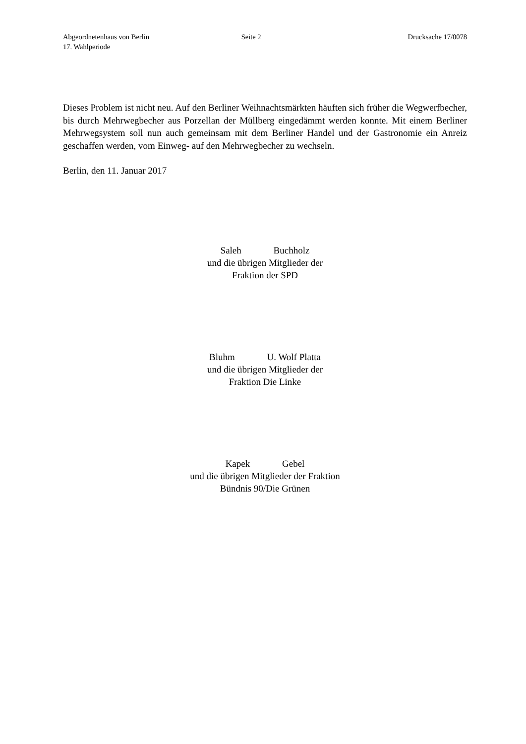Abgeordnetenhaus von Berlin
17. Wahlperiode
Seite 2 Drucksache 17/0078
Dieses Problem ist nicht neu. Auf den Berliner Weihnachtsmärkten häuften sich früher die Wegwerfbecher, bis durch Mehrwegbecher aus Porzellan der Müllberg eingedämmt werden konnte. Mit einem Berliner Mehrwegsystem soll nun auch gemeinsam mit dem Berliner Handel und der Gastronomie ein Anreiz geschaffen werden, vom Einweg- auf den Mehrwegbecher zu wechseln.
Berlin, den 11. Januar 2017
Saleh Buchholz
und die übrigen Mitglieder der
Fraktion der SPD
Bluhm U. Wolf Platta
und die übrigen Mitglieder der
Fraktion Die Linke
Kapek Gebel
und die übrigen Mitglieder der Fraktion
Bündnis 90/Die Grünen